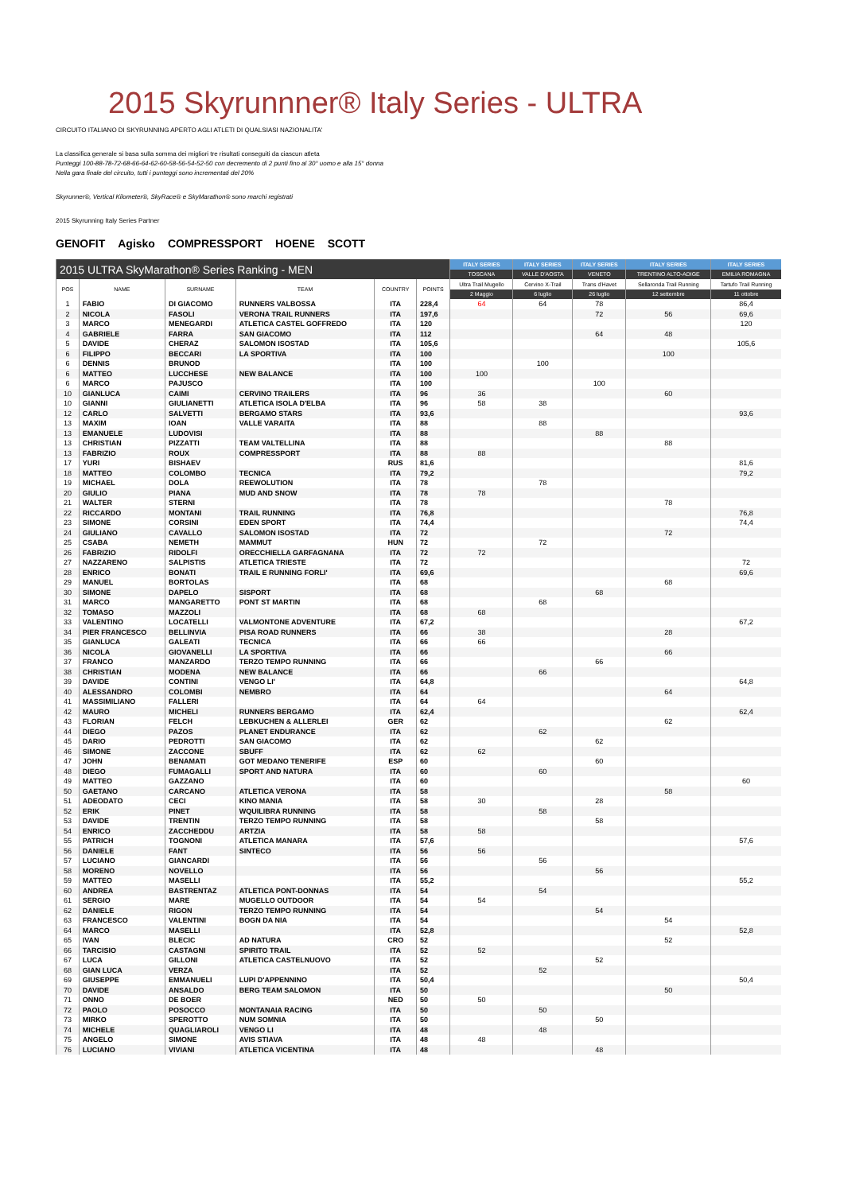2015 Skyrunnner® Italy Series - ULTRA
CIRCUITO ITALIANO DI SKYRUNNING APERTO AGLI ATLETI DI QUALSIASI NAZIONALITA'
La classifica generale si basa sulla somma dei migliori tre risultati conseguiti da ciascun atleta
Punteggi 100-88-78-72-68-66-64-62-60-58-56-54-52-50 con decremento di 2 punti fino al 30° uomo e alla 15° donna
Nella gara finale del circuito, tutti i punteggi sono incrementati del 20%
Skyrunner®, Vertical Kilometer®, SkyRace® e SkyMarathon® sono marchi registrati
2015 Skyrunning Italy Series Partner
GENOFIT Agisko COMPRESSPORT HOENE SCOTT
| 2015 ULTRA SkyMarathon® Series Ranking - MEN | | | | | | ITALY SERIES | ITALY SERIES | ITALY SERIES | ITALY SERIES | ITALY SERIES |
| --- | --- | --- | --- | --- | --- | --- | --- | --- | --- | --- |
| | | | | | | TOSCANA | VALLE D'AOSTA | VENETO | TRENTINO ALTO-ADIGE | EMILIA ROMAGNA |
| POS | NAME | SURNAME | TEAM | COUNTRY | POINTS | Ultra Trail Mugello | Cervino X-Trail | Trans d'Havet | Sellaronda Trail Running | Tartufo Trail Running |
| | | | | | | 2 Maggio | 6 luglio | 26 luglio | 12 settembre | 11 ottobre |
| 1 | FABIO | DI GIACOMO | RUNNERS VALBOSSA | ITA | 228,4 | 64 | 64 | 78 | | 86,4 |
| 2 | NICOLA | FASOLI | VERONA TRAIL RUNNERS | ITA | 197,6 | | | 72 | 56 | 69,6 |
| 3 | MARCO | MENEGARDI | ATLETICA CASTEL GOFFREDO | ITA | 120 | | | | | 120 |
| 4 | GABRIELE | FARRA | SAN GIACOMO | ITA | 112 | | | 64 | 48 | |
| 5 | DAVIDE | CHERAZ | SALOMON ISOSTAD | ITA | 105,6 | | | | | 105,6 |
| 6 | FILIPPO | BECCARI | LA SPORTIVA | ITA | 100 | | | | 100 | |
| 6 | DENNIS | BRUNOD | | ITA | 100 | | 100 | | | |
| 6 | MATTEO | LUCCHESE | NEW BALANCE | ITA | 100 | 100 | | | | |
| 6 | MARCO | PAJUSCO | | ITA | 100 | | | 100 | | |
| 10 | GIANLUCA | CAIMI | CERVINO TRAILERS | ITA | 96 | 36 | | | 60 | |
| 10 | GIANNI | GIULIANETTI | ATLETICA ISOLA D'ELBA | ITA | 96 | 58 | 38 | | | |
| 12 | CARLO | SALVETTI | BERGAMO STARS | ITA | 93,6 | | | | | 93,6 |
| 13 | MAXIM | IOAN | VALLE VARAITA | ITA | 88 | | 88 | | | |
| 13 | EMANUELE | LUDOVISI | | ITA | 88 | | | 88 | | |
| 13 | CHRISTIAN | PIZZATTI | TEAM VALTELLINA | ITA | 88 | | | | 88 | |
| 13 | FABRIZIO | ROUX | COMPRESSPORT | ITA | 88 | 88 | | | | |
| 17 | YURI | BISHAEV | | RUS | 81,6 | | | | | 81,6 |
| 18 | MATTEO | COLOMBO | TECNICA | ITA | 79,2 | | | | | 79,2 |
| 19 | MICHAEL | DOLA | REEWOLUTION | ITA | 78 | | 78 | | | |
| 20 | GIULIO | PIANA | MUD AND SNOW | ITA | 78 | 78 | | | | |
| 21 | WALTER | STERNI | | ITA | 78 | | | | 78 | |
| 22 | RICCARDO | MONTANI | TRAIL RUNNING | ITA | 76,8 | | | | | 76,8 |
| 23 | SIMONE | CORSINI | EDEN SPORT | ITA | 74,4 | | | | | 74,4 |
| 24 | GIULIANO | CAVALLO | SALOMON ISOSTAD | ITA | 72 | | | | 72 | |
| 25 | CSABA | NEMETH | MAMMUT | HUN | 72 | | 72 | | | |
| 26 | FABRIZIO | RIDOLFI | ORECCHIELLA GARFAGNANA | ITA | 72 | 72 | | | | |
| 27 | NAZZARENO | SALPISTIS | ATLETICA TRIESTE | ITA | 72 | | | | | 72 |
| 28 | ENRICO | BONATI | TRAIL E RUNNING FORLI' | ITA | 69,6 | | | | | 69,6 |
| 29 | MANUEL | BORTOLAS | | ITA | 68 | | | | 68 | |
| 30 | SIMONE | DAPELO | SISPORT | ITA | 68 | | | 68 | | |
| 31 | MARCO | MANGARETTO | PONT ST MARTIN | ITA | 68 | | 68 | | | |
| 32 | TOMASO | MAZZOLI | | ITA | 68 | 68 | | | | |
| 33 | VALENTINO | LOCATELLI | VALMONTONE ADVENTURE | ITA | 67,2 | | | | | 67,2 |
| 34 | PIER FRANCESCO | BELLINVIA | PISA ROAD RUNNERS | ITA | 66 | 38 | | | 28 | |
| 35 | GIANLUCA | GALEATI | TECNICA | ITA | 66 | 66 | | | | |
| 36 | NICOLA | GIOVANELLI | LA SPORTIVA | ITA | 66 | | | | 66 | |
| 37 | FRANCO | MANZARDO | TERZO TEMPO RUNNING | ITA | 66 | | | 66 | | |
| 38 | CHRISTIAN | MODENA | NEW BALANCE | ITA | 66 | | 66 | | | |
| 39 | DAVIDE | CONTINI | VENGO LI' | ITA | 64,8 | | | | | 64,8 |
| 40 | ALESSANDRO | COLOMBI | NEMBRO | ITA | 64 | | | | 64 | |
| 41 | MASSIMILIANO | FALLERI | | ITA | 64 | 64 | | | | |
| 42 | MAURO | MICHELI | RUNNERS BERGAMO | ITA | 62,4 | | | | | 62,4 |
| 43 | FLORIAN | FELCH | LEBKUCHEN & ALLERLEI | GER | 62 | | | | 62 | |
| 44 | DIEGO | PAZOS | PLANET ENDURANCE | ITA | 62 | | 62 | | | |
| 45 | DARIO | PEDROTTI | SAN GIACOMO | ITA | 62 | | | 62 | | |
| 46 | SIMONE | ZACCONE | SBUFF | ITA | 62 | 62 | | | | |
| 47 | JOHN | BENAMATI | GOT MEDANO TENERIFE | ESP | 60 | | | 60 | | |
| 48 | DIEGO | FUMAGALLI | SPORT AND NATURA | ITA | 60 | | 60 | | | |
| 49 | MATTEO | GAZZANO | | ITA | 60 | | | | | 60 |
| 50 | GAETANO | CARCANO | ATLETICA VERONA | ITA | 58 | | | | 58 | |
| 51 | ADEODATO | CECI | KINO MANIA | ITA | 58 | 30 | | 28 | | |
| 52 | ERIK | PINET | WQUILIBRA RUNNING | ITA | 58 | | 58 | | | |
| 53 | DAVIDE | TRENTIN | TERZO TEMPO RUNNING | ITA | 58 | | | 58 | | |
| 54 | ENRICO | ZACCHEDDU | ARTZIA | ITA | 58 | 58 | | | | |
| 55 | PATRICH | TOGNONI | ATLETICA MANARA | ITA | 57,6 | | | | | 57,6 |
| 56 | DANIELE | FANT | SINTECO | ITA | 56 | 56 | | | | |
| 57 | LUCIANO | GIANCARDI | | ITA | 56 | | 56 | | | |
| 58 | MORENO | NOVELLO | | ITA | 56 | | | 56 | | |
| 59 | MATTEO | MASELLI | | ITA | 55,2 | | | | | 55,2 |
| 60 | ANDREA | BASTRENTAZ | ATLETICA PONT-DONNAS | ITA | 54 | | 54 | | | |
| 61 | SERGIO | MARE | MUGELLO OUTDOOR | ITA | 54 | 54 | | | | |
| 62 | DANIELE | RIGON | TERZO TEMPO RUNNING | ITA | 54 | | | 54 | | |
| 63 | FRANCESCO | VALENTINI | BOGN DA NIA | ITA | 54 | | | | 54 | |
| 64 | MARCO | MASELLI | | ITA | 52,8 | | | | | 52,8 |
| 65 | IVAN | BLECIC | AD NATURA | CRO | 52 | | | | 52 | |
| 66 | TARCISIO | CASTAGNI | SPIRITO TRAIL | ITA | 52 | 52 | | | | |
| 67 | LUCA | GILLONI | ATLETICA CASTELNUOVO | ITA | 52 | | | 52 | | |
| 68 | GIAN LUCA | VERZA | | ITA | 52 | | 52 | | | |
| 69 | GIUSEPPE | EMMANUELI | LUPI D'APPENNINO | ITA | 50,4 | | | | | 50,4 |
| 70 | DAVIDE | ANSALDO | BERG TEAM SALOMON | ITA | 50 | | | | 50 | |
| 71 | ONNO | DE BOER | | NED | 50 | 50 | | | | |
| 72 | PAOLO | POSOCCO | MONTANAIA RACING | ITA | 50 | | 50 | | | |
| 73 | MIRKO | SPEROTTO | NUM SOMNIA | ITA | 50 | | | 50 | | |
| 74 | MICHELE | QUAGLIAROLI | VENGO LI | ITA | 48 | | 48 | | | |
| 75 | ANGELO | SIMONE | AVIS STIAVA | ITA | 48 | 48 | | | | |
| 76 | LUCIANO | VIVIANI | ATLETICA VICENTINA | ITA | 48 | | | 48 | | |